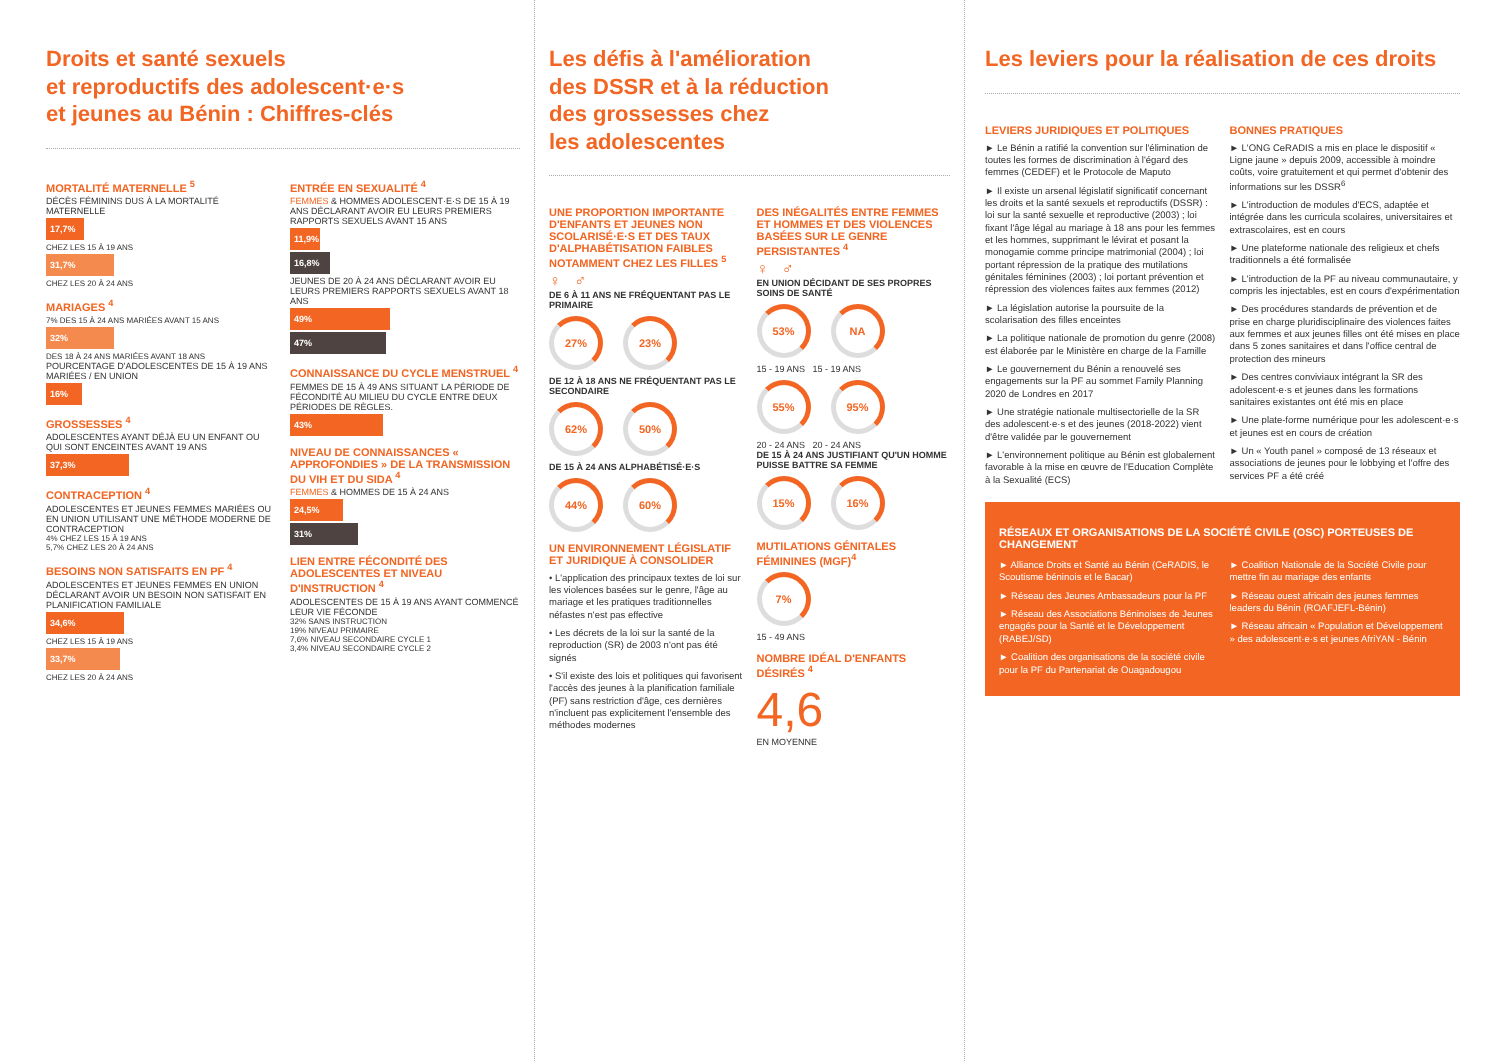Droits et santé sexuels
et reproductifs des adolescent·e·s
et jeunes au Bénin : Chiffres-clés
MORTALITÉ MATERNELLE <sup>5</sup>
DÉCÈS FÉMININS DUS À LA MORTALITÉ MATERNELLE
17,7%
CHEZ LES 15 À 19 ANS
31,7%
CHEZ LES 20 À 24 ANS
MARIAGES <sup>4</sup>
7% DES 15 À 24 ANS MARIÉES AVANT 15 ANS
32%
DES 18 À 24 ANS MARIÉES AVANT 18 ANS
POURCENTAGE D'ADOLESCENTES DE 15 À 19 ANS MARIÉES / EN UNION
16%
GROSSESSES <sup>4</sup>
ADOLESCENTES AYANT DÉJÀ EU UN ENFANT OU QUI SONT ENCEINTES AVANT 19 ANS
37,3%
CONTRACEPTION <sup>4</sup>
ADOLESCENTES ET JEUNES FEMMES MARIÉES OU EN UNION UTILISANT UNE MÉTHODE MODERNE DE CONTRACEPTION
4% CHEZ LES 15 À 19 ANS
5,7% CHEZ LES 20 À 24 ANS
BESOINS NON SATISFAITS EN PF <sup>4</sup>
ADOLESCENTES ET JEUNES FEMMES EN UNION DÉCLARANT AVOIR UN BESOIN NON SATISFAIT EN PLANIFICATION FAMILIALE
34,6%
CHEZ LES 15 À 19 ANS
33,7%
CHEZ LES 20 À 24 ANS
ENTRÉE EN SEXUALITÉ <sup>4</sup>
FEMMES & HOMMES ADOLESCENT·E·S DE 15 À 19 ANS DÉCLARANT AVOIR EU LEURS PREMIERS RAPPORTS SEXUELS AVANT 15 ANS
11,9%
16,8%
JEUNES DE 20 À 24 ANS DÉCLARANT AVOIR EU LEURS PREMIERS RAPPORTS SEXUELS AVANT 18 ANS
49%
47%
CONNAISSANCE DU CYCLE MENSTRUEL <sup>4</sup>
FEMMES DE 15 À 49 ANS SITUANT LA PÉRIODE DE FÉCONDITÉ AU MILIEU DU CYCLE ENTRE DEUX PÉRIODES DE RÈGLES.
43%
NIVEAU DE CONNAISSANCES « APPROFONDIES » DE LA TRANSMISSION DU VIH ET DU SIDA <sup>4</sup>
FEMMES & HOMMES DE 15 À 24 ANS
24,5%
31%
LIEN ENTRE FÉCONDITÉ DES ADOLESCENTES ET NIVEAU D'INSTRUCTION <sup>4</sup>
ADOLESCENTES DE 15 À 19 ANS AYANT COMMENCÉ LEUR VIE FÉCONDE
32% SANS INSTRUCTION
19% NIVEAU PRIMAIRE
7,6% NIVEAU SECONDAIRE CYCLE 1
3,4% NIVEAU SECONDAIRE CYCLE 2
Les défis à l'amélioration
des DSSR et à la réduction
des grossesses chez
les adolescentes
UNE PROPORTION IMPORTANTE D'ENFANTS ET JEUNES NON SCOLARISÉ·E·S ET DES TAUX D'ALPHABÉTISATION FAIBLES NOTAMMENT CHEZ LES FILLES <sup>5</sup>
♀ ♂
DE 6 À 11 ANS NE FRÉQUENTANT PAS LE PRIMAIRE
27% 23%
DE 12 À 18 ANS NE FRÉQUENTANT PAS LE SECONDAIRE
62% 50%
DE 15 À 24 ANS ALPHABÉTISÉ·E·S
44% 60%
UN ENVIRONNEMENT LÉGISLATIF ET JURIDIQUE À CONSOLIDER
• L'application des principaux textes de loi sur les violences basées sur le genre, l'âge au mariage et les pratiques traditionnelles néfastes n'est pas effective
• Les décrets de la loi sur la santé de la reproduction (SR) de 2003 n'ont pas été signés
• S'il existe des lois et politiques qui favorisent l'accès des jeunes à la planification familiale (PF) sans restriction d'âge, ces dernières n'incluent pas explicitement l'ensemble des méthodes modernes
DES INÉGALITÉS ENTRE FEMMES ET HOMMES ET DES VIOLENCES BASÉES SUR LE GENRE PERSISTANTES <sup>4</sup>
♀ ♂
EN UNION DÉCIDANT DE SES PROPRES SOINS DE SANTÉ
53% NA
15 - 19 ANS 15 - 19 ANS
55% 95%
20 - 24 ANS 20 - 24 ANS
DE 15 À 24 ANS JUSTIFIANT QU'UN HOMME PUISSE BATTRE SA FEMME
15% 16%
MUTILATIONS GÉNITALES FÉMININES (MGF)<sup>4</sup>
7%
15 - 49 ANS
NOMBRE IDÉAL D'ENFANTS DÉSIRÉS <sup>4</sup>
4,6
EN MOYENNE
Les leviers pour la réalisation de ces droits
LEVIERS JURIDIQUES ET POLITIQUES
► Le Bénin a ratifié la convention sur l'élimination de toutes les formes de discrimination à l'égard des femmes (CEDEF) et le Protocole de Maputo
► Il existe un arsenal législatif significatif concernant les droits et la santé sexuels et reproductifs (DSSR) : loi sur la santé sexuelle et reproductive (2003) ; loi fixant l'âge légal au mariage à 18 ans pour les femmes et les hommes, supprimant le lévirat et posant la monogamie comme principe matrimonial (2004) ; loi portant répression de la pratique des mutilations génitales féminines (2003) ; loi portant prévention et répression des violences faites aux femmes (2012)
► La législation autorise la poursuite de la scolarisation des filles enceintes
► La politique nationale de promotion du genre (2008) est élaborée par le Ministère en charge de la Famille
► Le gouvernement du Bénin a renouvelé ses engagements sur la PF au sommet Family Planning 2020 de Londres en 2017
► Une stratégie nationale multisectorielle de la SR des adolescent·e·s et des jeunes (2018-2022) vient d'être validée par le gouvernement
► L'environnement politique au Bénin est globalement favorable à la mise en œuvre de l'Education Complète à la Sexualité (ECS)
BONNES PRATIQUES
► L'ONG CeRADIS a mis en place le dispositif « Ligne jaune » depuis 2009, accessible à moindre coûts, voire gratuitement et qui permet d'obtenir des informations sur les DSSR<sup>6</sup>
► L'introduction de modules d'ECS, adaptée et intégrée dans les curricula scolaires, universitaires et extrascolaires, est en cours
► Une plateforme nationale des religieux et chefs traditionnels a été formalisée
► L'introduction de la PF au niveau communautaire, y compris les injectables, est en cours d'expérimentation
► Des procédures standards de prévention et de prise en charge pluridisciplinaire des violences faites aux femmes et aux jeunes filles ont été mises en place dans 5 zones sanitaires et dans l'office central de protection des mineurs
► Des centres conviviaux intégrant la SR des adolescent·e·s et jeunes dans les formations sanitaires existantes ont été mis en place
► Une plate-forme numérique pour les adolescent·e·s et jeunes est en cours de création
► Un « Youth panel » composé de 13 réseaux et associations de jeunes pour le lobbying et l'offre des services PF a été créé
RÉSEAUX ET ORGANISATIONS DE LA SOCIÉTÉ CIVILE (OSC) PORTEUSES DE CHANGEMENT
► Alliance Droits et Santé au Bénin (CeRADIS, le Scoutisme béninois et le Bacar)
► Réseau des Jeunes Ambassadeurs pour la PF
► Réseau des Associations Béninoises de Jeunes engagés pour la Santé et le Développement (RABEJ/SD)
► Coalition des organisations de la société civile pour la PF du Partenariat de Ouagadougou
► Coalition Nationale de la Société Civile pour mettre fin au mariage des enfants
► Réseau ouest africain des jeunes femmes leaders du Bénin (ROAFJEFL-Bénin)
► Réseau africain « Population et Développement » des adolescent·e·s et jeunes AfriYAN - Bénin